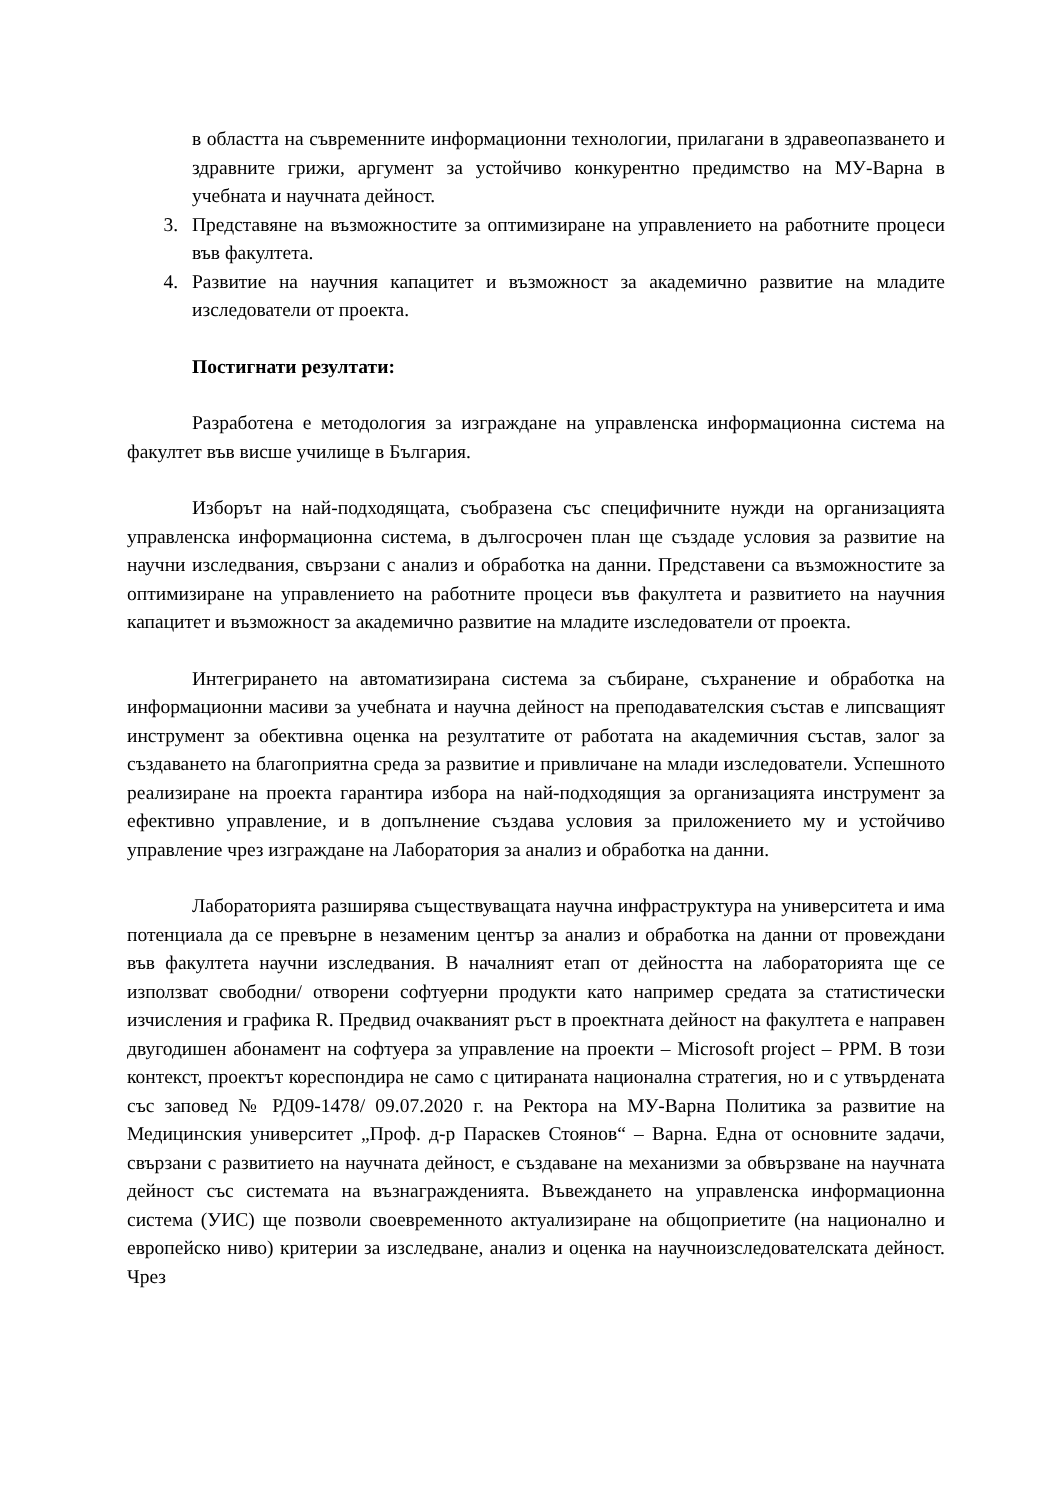в областта на съвременните информационни технологии, прилагани в здравеопазването и здравните грижи, аргумент за устойчиво конкурентно предимство на МУ-Варна в учебната и научната дейност.
3. Представяне на възможностите за оптимизиране на управлението на работните процеси във факултета.
4. Развитие на научния капацитет и възможност за академично развитие на младите изследователи от проекта.
Постигнати резултати:
Разработена е методология за изграждане на управленска информационна система на факултет във висше училище в България.
Изборът на най-подходящата, съобразена със специфичните нужди на организацията управленска информационна система, в дългосрочен план ще създаде условия за развитие на научни изследвания, свързани с анализ и обработка на данни. Представени са възможностите за оптимизиране на управлението на работните процеси във факултета и развитието на научния капацитет и възможност за академично развитие на младите изследователи от проекта.
Интегрирането на автоматизирана система за събиране, съхранение и обработка на информационни масиви за учебната и научна дейност на преподавателския състав е липсващият инструмент за обективна оценка на резултатите от работата на академичния състав, залог за създаването на благоприятна среда за развитие и привличане на млади изследователи. Успешното реализиране на проекта гарантира избора на най-подходящия за организацията инструмент за ефективно управление, и в допълнение създава условия за приложението му и устойчиво управление чрез изграждане на Лаборатория за анализ и обработка на данни.
Лабораторията разширява съществуващата научна инфраструктура на университета и има потенциала да се превърне в незаменим център за анализ и обработка на данни от провеждани във факултета научни изследвания. В началният етап от дейността на лабораторията ще се използват свободни/ отворени софтуерни продукти като например средата за статистически изчисления и графика R. Предвид очакваният ръст в проектната дейност на факултета е направен двугодишен абонамент на софтуера за управление на проекти – Microsoft project – PPM. В този контекст, проектът кореспондира не само с цитираната национална стратегия, но и с утвърдената със заповед № РД09-1478/ 09.07.2020 г. на Ректора на МУ-Варна Политика за развитие на Медицинския университет „Проф. д-р Параскев Стоянов“ – Варна. Една от основните задачи, свързани с развитието на научната дейност, е създаване на механизми за обвързване на научната дейност със системата на възнагражденията. Въвеждането на управленска информационна система (УИС) ще позволи своевременното актуализиране на общоприетите (на национално и европейско ниво) критерии за изследване, анализ и оценка на научноизследователската дейност. Чрез